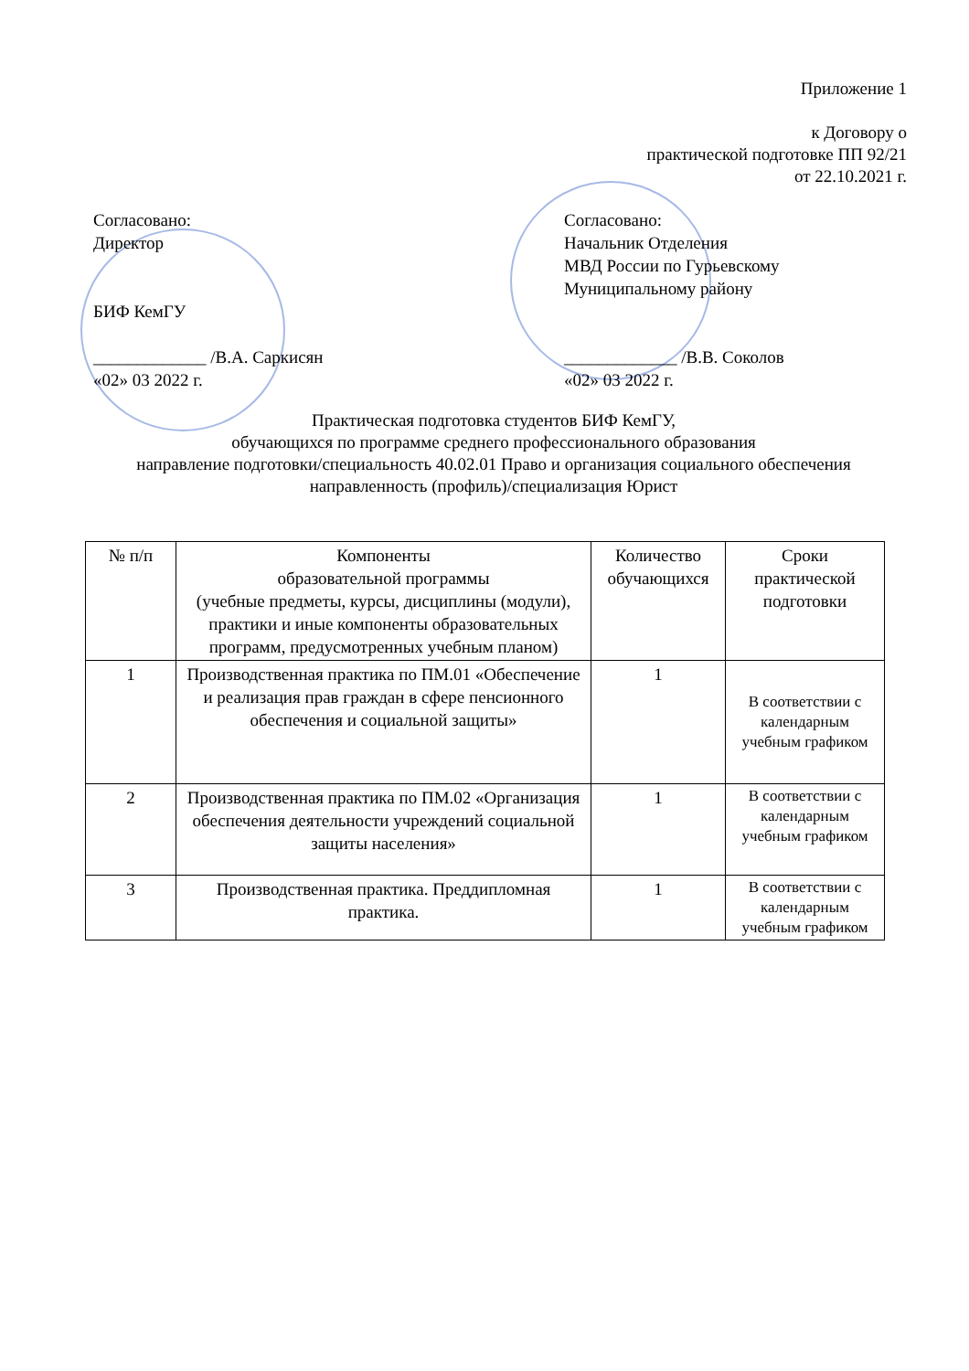Приложение 1
к Договору о
практической подготовке ПП 92/21
от 22.10.2021 г.
Согласовано:
Директор
БИФ КемГУ
_____________ /В.А. Саркисян
«02» 03 2022 г.
Согласовано:
Начальник Отделения
МВД России по Гурьевскому
Муниципальному району
_____________ /В.В. Соколов
«02» 03 2022 г.
Практическая подготовка студентов БИФ КемГУ,
обучающихся по программе среднего профессионального образования
направление подготовки/специальность 40.02.01 Право и организация социального обеспечения
направленность (профиль)/специализация Юрист
| № п/п | Компоненты образовательной программы (учебные предметы, курсы, дисциплины (модули), практики и иные компоненты образовательных программ, предусмотренных учебным планом) | Количество обучающихся | Сроки практической подготовки |
| --- | --- | --- | --- |
| 1 | Производственная практика по ПМ.01 «Обеспечение и реализация прав граждан в сфере пенсионного обеспечения и социальной защиты» | 1 | В соответствии с календарным учебным графиком |
| 2 | Производственная практика по ПМ.02 «Организация обеспечения деятельности учреждений социальной защиты населения» | 1 | В соответствии с календарным учебным графиком |
| 3 | Производственная практика. Преддипломная практика. | 1 | В соответствии с календарным учебным графиком |